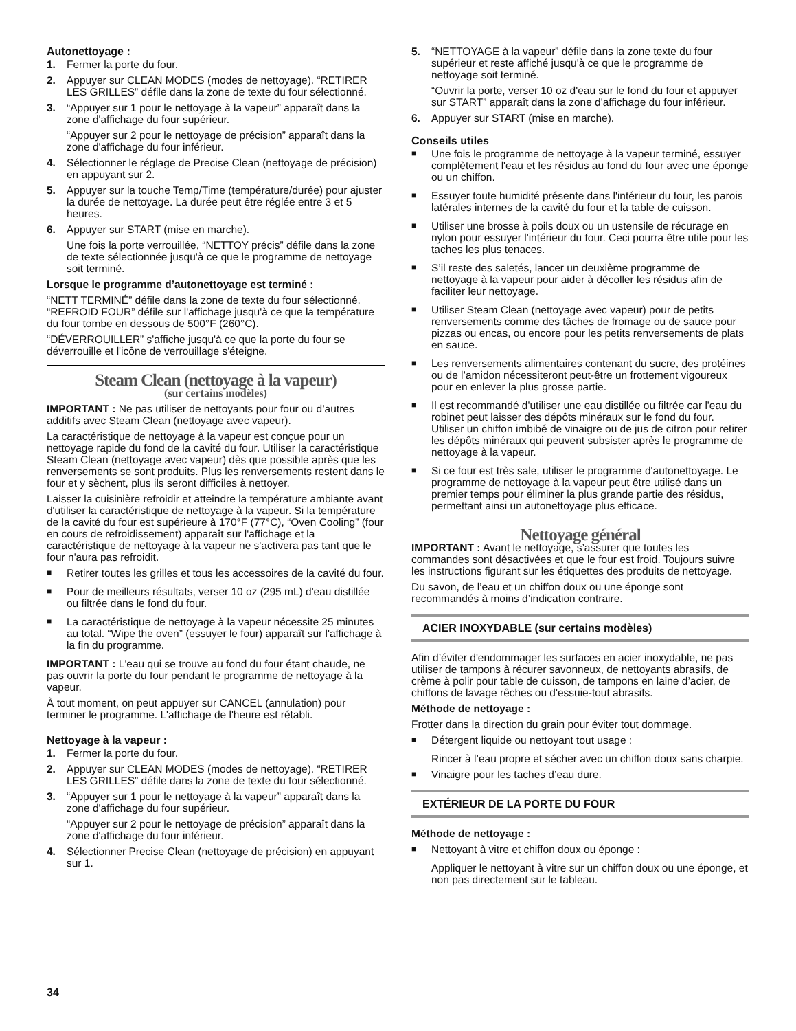Autonettoyage :
1. Fermer la porte du four.
2. Appuyer sur CLEAN MODES (modes de nettoyage). “RETIRER LES GRILLES” défile dans la zone de texte du four sélectionné.
3. “Appuyer sur 1 pour le nettoyage à la vapeur” apparaît dans la zone d'affichage du four supérieur.
“Appuyer sur 2 pour le nettoyage de précision” apparaît dans la zone d'affichage du four inférieur.
4. Sélectionner le réglage de Precise Clean (nettoyage de précision) en appuyant sur 2.
5. Appuyer sur la touche Temp/Time (température/durée) pour ajuster la durée de nettoyage. La durée peut être réglée entre 3 et 5 heures.
6. Appuyer sur START (mise en marche).
Une fois la porte verrouillée, “NETTOY précis” défile dans la zone de texte sélectionnée jusqu'à ce que le programme de nettoyage soit terminé.
Lorsque le programme d’autonettoyage est terminé :
“NETT TERMINÉ” défile dans la zone de texte du four sélectionné. “REFROID FOUR” défile sur l'affichage jusqu'à ce que la température du four tombe en dessous de 500°F (260°C).
“DÉVERROUILLER” s'affiche jusqu'à ce que la porte du four se déverrouille et l'icône de verrouillage s'éteigne.
Steam Clean (nettoyage à la vapeur)
(sur certains modèles)
IMPORTANT : Ne pas utiliser de nettoyants pour four ou d’autres additifs avec Steam Clean (nettoyage avec vapeur).
La caractéristique de nettoyage à la vapeur est conçue pour un nettoyage rapide du fond de la cavité du four. Utiliser la caractéristique Steam Clean (nettoyage avec vapeur) dès que possible après que les renversements se sont produits. Plus les renversements restent dans le four et y sèchent, plus ils seront difficiles à nettoyer.
Laisser la cuisinière refroidir et atteindre la température ambiante avant d'utiliser la caractéristique de nettoyage à la vapeur. Si la température de la cavité du four est supérieure à 170°F (77°C), “Oven Cooling” (four en cours de refroidissement) apparaît sur l'affichage et la caractéristique de nettoyage à la vapeur ne s'activera pas tant que le four n'aura pas refroidit.
■ Retirer toutes les grilles et tous les accessoires de la cavité du four.
■ Pour de meilleurs résultats, verser 10 oz (295 mL) d'eau distillée ou filtrée dans le fond du four.
■ La caractéristique de nettoyage à la vapeur nécessite 25 minutes au total. “Wipe the oven” (essuyer le four) apparaît sur l'affichage à la fin du programme.
IMPORTANT : L'eau qui se trouve au fond du four étant chaude, ne pas ouvrir la porte du four pendant le programme de nettoyage à la vapeur.
À tout moment, on peut appuyer sur CANCEL (annulation) pour terminer le programme. L'affichage de l'heure est rétabli.
Nettoyage à la vapeur :
1. Fermer la porte du four.
2. Appuyer sur CLEAN MODES (modes de nettoyage). “RETIRER LES GRILLES” défile dans la zone de texte du four sélectionné.
3. “Appuyer sur 1 pour le nettoyage à la vapeur” apparaît dans la zone d'affichage du four supérieur.
“Appuyer sur 2 pour le nettoyage de précision” apparaît dans la zone d'affichage du four inférieur.
4. Sélectionner Precise Clean (nettoyage de précision) en appuyant sur 1.
5. “NETTOYAGE à la vapeur” défile dans la zone texte du four supérieur et reste affiché jusqu'à ce que le programme de nettoyage soit terminé.
“Ouvrir la porte, verser 10 oz d'eau sur le fond du four et appuyer sur START” apparaît dans la zone d'affichage du four inférieur.
6. Appuyer sur START (mise en marche).
Conseils utiles
■ Une fois le programme de nettoyage à la vapeur terminé, essuyer complètement l'eau et les résidus au fond du four avec une éponge ou un chiffon.
■ Essuyer toute humidité présente dans l'intérieur du four, les parois latérales internes de la cavité du four et la table de cuisson.
■ Utiliser une brosse à poils doux ou un ustensile de récurage en nylon pour essuyer l'intérieur du four. Ceci pourra être utile pour les taches les plus tenaces.
■ S’il reste des saletés, lancer un deuxième programme de nettoyage à la vapeur pour aider à décoller les résidus afin de faciliter leur nettoyage.
■ Utiliser Steam Clean (nettoyage avec vapeur) pour de petits renversements comme des tâches de fromage ou de sauce pour pizzas ou encas, ou encore pour les petits renversements de plats en sauce.
■ Les renversements alimentaires contenant du sucre, des protéines ou de l’amidon nécessiteront peut-être un frottement vigoureux pour en enlever la plus grosse partie.
■ Il est recommandé d'utiliser une eau distillée ou filtrée car l'eau du robinet peut laisser des dépôts minéraux sur le fond du four. Utiliser un chiffon imbibé de vinaigre ou de jus de citron pour retirer les dépôts minéraux qui peuvent subsister après le programme de nettoyage à la vapeur.
■ Si ce four est très sale, utiliser le programme d'autonettoyage. Le programme de nettoyage à la vapeur peut être utilisé dans un premier temps pour éliminer la plus grande partie des résidus, permettant ainsi un autonettoyage plus efficace.
Nettoyage général
IMPORTANT : Avant le nettoyage, s’assurer que toutes les commandes sont désactivées et que le four est froid. Toujours suivre les instructions figurant sur les étiquettes des produits de nettoyage.
Du savon, de l’eau et un chiffon doux ou une éponge sont recommandés à moins d’indication contraire.
ACIER INOXYDABLE (sur certains modèles)
Afin d’éviter d'endommager les surfaces en acier inoxydable, ne pas utiliser de tampons à récurer savonneux, de nettoyants abrasifs, de crème à polir pour table de cuisson, de tampons en laine d’acier, de chiffons de lavage rêches ou d'essuie-tout abrasifs.
Méthode de nettoyage :
Frotter dans la direction du grain pour éviter tout dommage.
■ Détergent liquide ou nettoyant tout usage :
Rincer à l’eau propre et sécher avec un chiffon doux sans charpie.
■ Vinaigre pour les taches d’eau dure.
EXTÉRIEUR DE LA PORTE DU FOUR
Méthode de nettoyage :
■ Nettoyant à vitre et chiffon doux ou éponge :
Appliquer le nettoyant à vitre sur un chiffon doux ou une éponge, et non pas directement sur le tableau.
34